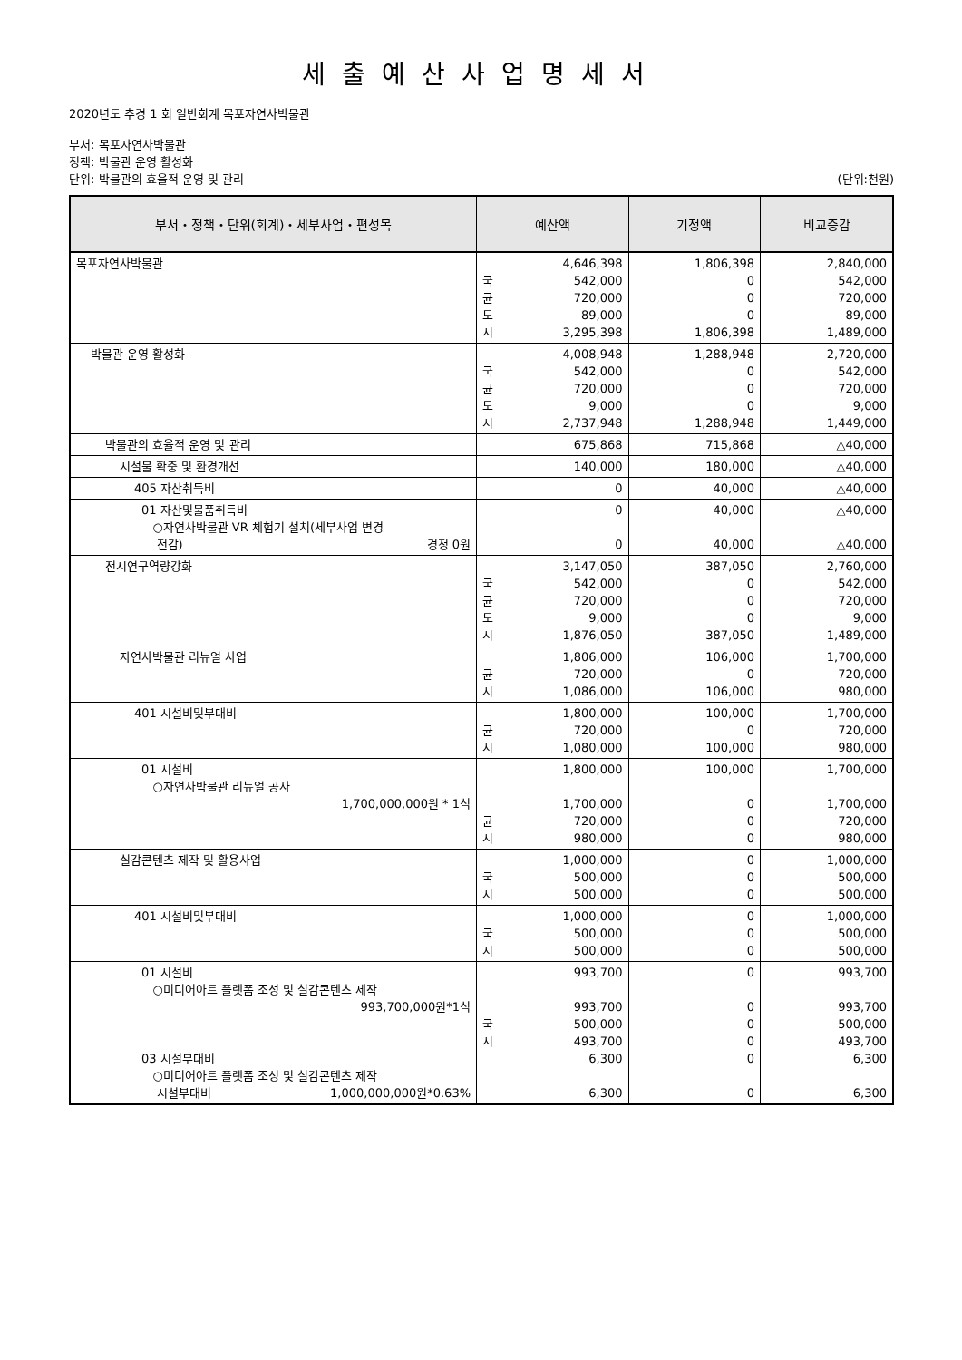세출예산사업명세서
2020년도 추경 1 회 일반회계 목포자연사박물관
부서: 목포자연사박물관
정책: 박물관 운영 활성화
단위: 박물관의 효율적 운영 및 관리 (단위:천원)
| 부서・정책・단위(회계)・세부사업・편성목 | 예산액 | 기정액 | 비교증감 |
| --- | --- | --- | --- |
| 목포자연사박물관 | 4,646,398 국 542,000 균 720,000 도 89,000 시 3,295,398 | 1,806,398 0 0 0 1,806,398 | 2,840,000 542,000 720,000 89,000 1,489,000 |
| 박물관 운영 활성화 | 4,008,948 국 542,000 균 720,000 도 9,000 시 2,737,948 | 1,288,948 0 0 0 1,288,948 | 2,720,000 542,000 720,000 9,000 1,449,000 |
| 박물관의 효율적 운영 및 관리 | 675,868 | 715,868 | △40,000 |
| 시설물 확충 및 환경개선 | 140,000 | 180,000 | △40,000 |
| 405 자산취득비 | 0 | 40,000 | △40,000 |
| 01 자산및물품취득비 ○자연사박물관 VR 체험기 설치(세부사업 변경 전감) 경정 0원 | 0 0 | 40,000 40,000 | △40,000 △40,000 |
| 전시연구역량강화 | 3,147,050 국 542,000 균 720,000 도 9,000 시 1,876,050 | 387,050 0 0 0 387,050 | 2,760,000 542,000 720,000 9,000 1,489,000 |
| 자연사박물관 리뉴얼 사업 | 1,806,000 균 720,000 시 1,086,000 | 106,000 0 106,000 | 1,700,000 720,000 980,000 |
| 401 시설비및부대비 | 1,800,000 균 720,000 시 1,080,000 | 100,000 0 100,000 | 1,700,000 720,000 980,000 |
| 01 시설비 ○자연사박물관 리뉴얼 공사 1,700,000,000원 * 1식 | 1,800,000 1,700,000 균 720,000 시 980,000 | 100,000 0 0 0 | 1,700,000 1,700,000 720,000 980,000 |
| 실감콘텐츠 제작 및 활용사업 | 1,000,000 국 500,000 시 500,000 | 0 0 0 | 1,000,000 500,000 500,000 |
| 401 시설비및부대비 | 1,000,000 국 500,000 시 500,000 | 0 0 0 | 1,000,000 500,000 500,000 |
| 01 시설비 ○미디어아트 플렛폼 조성 및 실감콘텐츠 제작 993,700,000원*1식 03 시설부대비 ○미디어아트 플렛폼 조성 및 실감콘텐츠 제작 시설부대비 1,000,000,000원*0.63% | 993,700 993,700 국 500,000 시 493,700 6,300 6,300 | 0 0 0 0 0 0 | 993,700 993,700 500,000 493,700 6,300 6,300 |